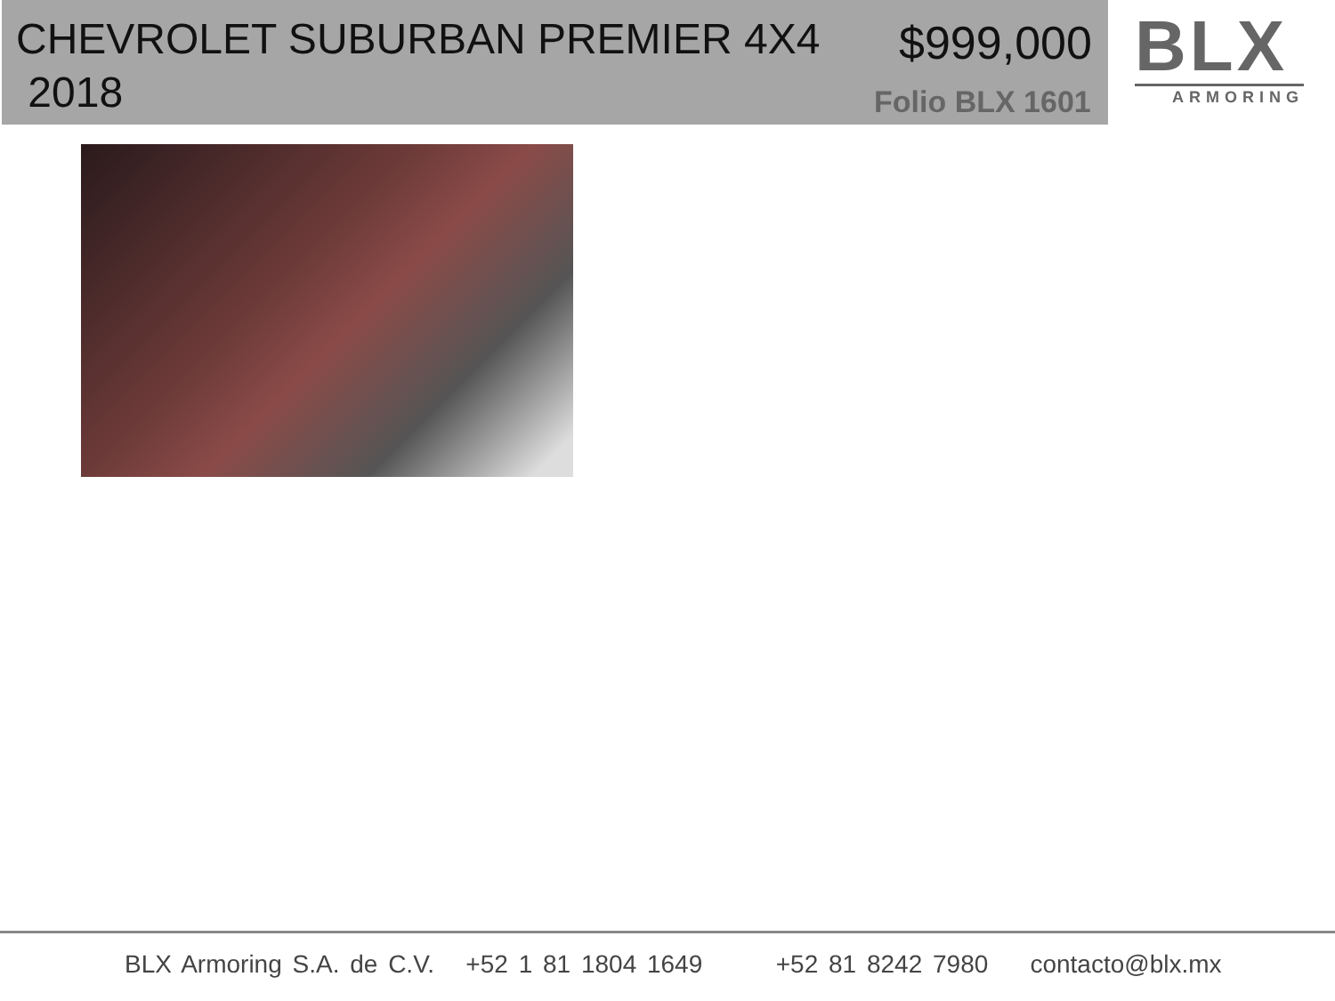CHEVROLET SUBURBAN PREMIER 4X4
2018
$999,000
Folio BLX 1601
BLX
ARMORING
BLX Armoring S.A. de C.V. +52 1 81 1804 1649 +52 81 8242 7980 contacto@blx.mx